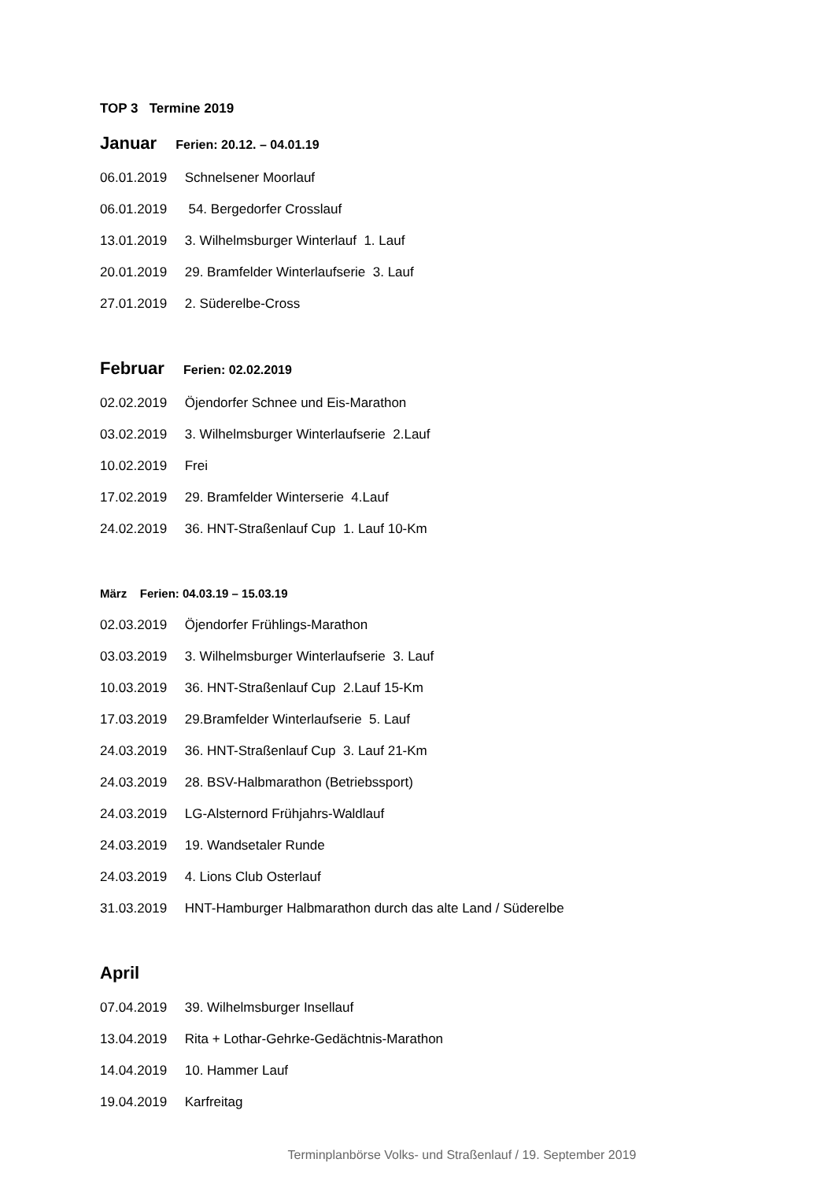TOP 3 Termine 2019
Januar Ferien: 20.12. – 04.01.19
06.01.2019 Schnelsener Moorlauf
06.01.2019 54. Bergedorfer Crosslauf
13.01.2019 3. Wilhelmsburger Winterlauf 1. Lauf
20.01.2019 29. Bramfelder Winterlaufserie 3. Lauf
27.01.2019 2. Süderelbe-Cross
Februar Ferien: 02.02.2019
02.02.2019 Öjendorfer Schnee und Eis-Marathon
03.02.2019 3. Wilhelmsburger Winterlaufserie 2.Lauf
10.02.2019 Frei
17.02.2019 29. Bramfelder Winterserie 4.Lauf
24.02.2019 36. HNT-Straßenlauf Cup 1. Lauf 10-Km
März Ferien: 04.03.19 – 15.03.19
02.03.2019 Öjendorfer Frühlings-Marathon
03.03.2019 3. Wilhelmsburger Winterlaufserie 3. Lauf
10.03.2019 36. HNT-Straßenlauf Cup 2.Lauf 15-Km
17.03.2019 29.Bramfelder Winterlaufserie 5. Lauf
24.03.2019 36. HNT-Straßenlauf Cup 3. Lauf 21-Km
24.03.2019 28. BSV-Halbmarathon (Betriebssport)
24.03.2019 LG-Alsternord Frühjahrs-Waldlauf
24.03.2019 19. Wandsetaler Runde
24.03.2019 4. Lions Club Osterlauf
31.03.2019 HNT-Hamburger Halbmarathon durch das alte Land / Süderelbe
April
07.04.2019 39. Wilhelmsburger Insellauf
13.04.2019 Rita + Lothar-Gehrke-Gedächtnis-Marathon
14.04.2019 10. Hammer Lauf
19.04.2019 Karfreitag
Terminplanbörse Volks- und Straßenlauf / 19. September 2019